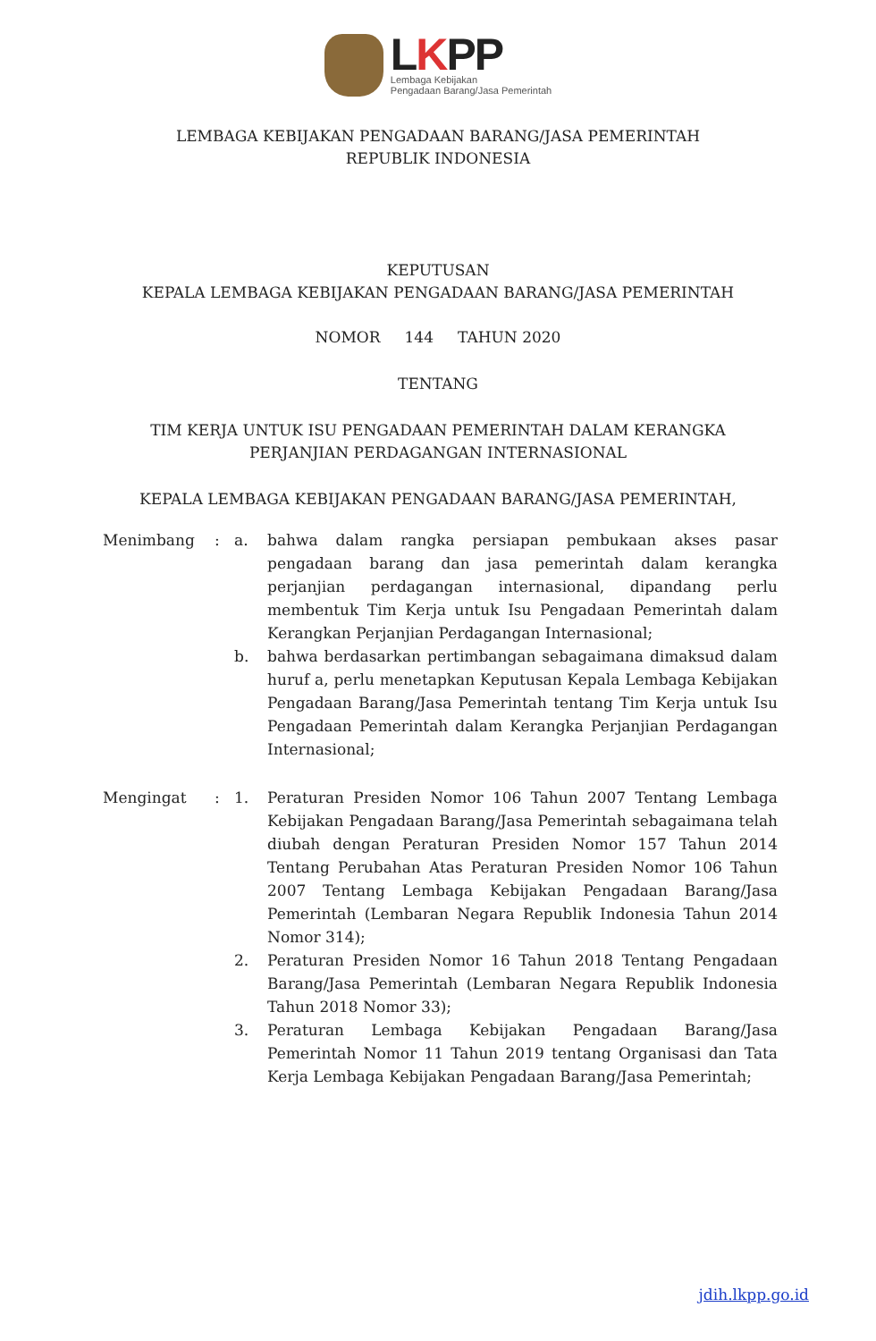LKPP
Lembaga Kebijakan
Pengadaan Barang/Jasa Pemerintah
LEMBAGA KEBIJAKAN PENGADAAN BARANG/JASA PEMERINTAH
REPUBLIK INDONESIA
KEPUTUSAN
KEPALA LEMBAGA KEBIJAKAN PENGADAAN BARANG/JASA PEMERINTAH
NOMOR 144 TAHUN 2020
TENTANG
TIM KERJA UNTUK ISU PENGADAAN PEMERINTAH DALAM KERANGKA
PERJANJIAN PERDAGANGAN INTERNASIONAL
KEPALA LEMBAGA KEBIJAKAN PENGADAAN BARANG/JASA PEMERINTAH,
| Menimbang | : | a. | bahwa dalam rangka persiapan pembukaan akses pasar pengadaan barang dan jasa pemerintah dalam kerangka perjanjian perdagangan internasional, dipandang perlu membentuk Tim Kerja untuk Isu Pengadaan Pemerintah dalam Kerangkan Perjanjian Perdagangan Internasional; |
| | | b. | bahwa berdasarkan pertimbangan sebagaimana dimaksud dalam huruf a, perlu menetapkan Keputusan Kepala Lembaga Kebijakan Pengadaan Barang/Jasa Pemerintah tentang Tim Kerja untuk Isu Pengadaan Pemerintah dalam Kerangka Perjanjian Perdagangan Internasional; |
| Mengingat | : | 1. | Peraturan Presiden Nomor 106 Tahun 2007 Tentang Lembaga Kebijakan Pengadaan Barang/Jasa Pemerintah sebagaimana telah diubah dengan Peraturan Presiden Nomor 157 Tahun 2014 Tentang Perubahan Atas Peraturan Presiden Nomor 106 Tahun 2007 Tentang Lembaga Kebijakan Pengadaan Barang/Jasa Pemerintah (Lembaran Negara Republik Indonesia Tahun 2014 Nomor 314); |
| | | 2. | Peraturan Presiden Nomor 16 Tahun 2018 Tentang Pengadaan Barang/Jasa Pemerintah (Lembaran Negara Republik Indonesia Tahun 2018 Nomor 33); |
| | | 3. | Peraturan Lembaga Kebijakan Pengadaan Barang/Jasa Pemerintah Nomor 11 Tahun 2019 tentang Organisasi dan Tata Kerja Lembaga Kebijakan Pengadaan Barang/Jasa Pemerintah; |
jdih.lkpp.go.id